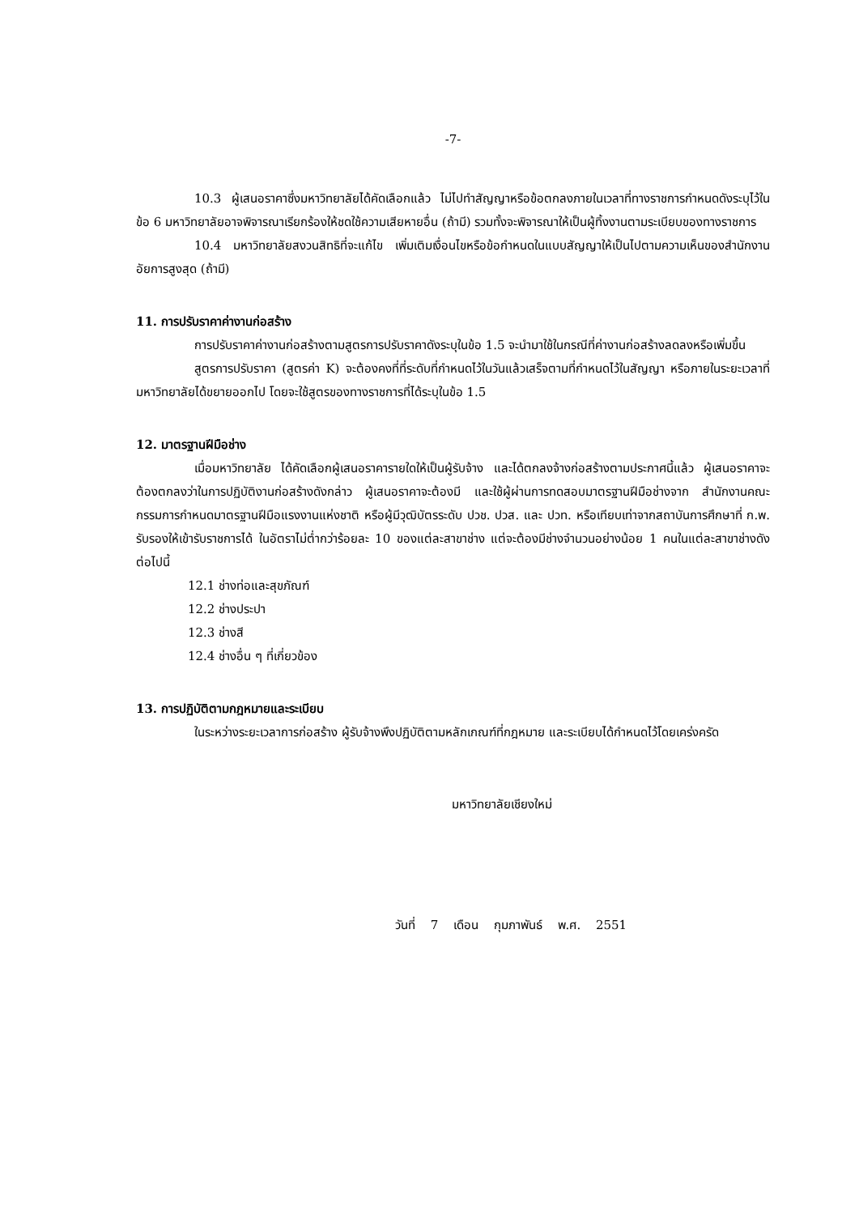-7-
10.3 ผู้เสนอราคาซึ่งมหาวิทยาลัยได้คัดเลือกแล้ว ไม่ไปทำสัญญาหรือข้อตกลงภายในเวลาที่ทางราชการกำหนดดังระบุไว้ในข้อ 6 มหาวิทยาลัยอาจพิจารณาเรียกร้องให้ชดใช้ความเสียหายอื่น (ถ้ามี) รวมทั้งจะพิจารณาให้เป็นผู้ทิ้งงานตามระเบียบของทางราชการ
10.4 มหาวิทยาลัยสงวนสิทธิที่จะแก้ไข เพิ่มเติมเงื่อนไขหรือข้อกำหนดในแบบสัญญาให้เป็นไปตามความเห็นของสำนักงานอัยการสูงสุด (ถ้ามี)
11. การปรับราคาค่างานก่อสร้าง
การปรับราคาค่างานก่อสร้างตามสูตรการปรับราคาดังระบุในข้อ 1.5 จะนำมาใช้ในกรณีที่ค่างานก่อสร้างลดลงหรือเพิ่มขึ้น
สูตรการปรับราคา (สูตรค่า K) จะต้องคงที่ที่ระดับที่กำหนดไว้ในวันแล้วเสร็จตามที่กำหนดไว้ในสัญญา หรือภายในระยะเวลาที่มหาวิทยาลัยได้ขยายออกไป โดยจะใช้สูตรของทางราชการที่ได้ระบุในข้อ 1.5
12. มาตรฐานฝีมือช่าง
เมื่อมหาวิทยาลัย ได้คัดเลือกผู้เสนอราคารายใดให้เป็นผู้รับจ้าง และได้ตกลงจ้างก่อสร้างตามประกาศนี้แล้ว ผู้เสนอราคาจะต้องตกลงว่าในการปฏิบัติงานก่อสร้างดังกล่าว ผู้เสนอราคาจะต้องมี และใช้ผู้ผ่านการทดสอบมาตรฐานฝีมือช่างจาก สำนักงานคณะกรรมการกำหนดมาตรฐานฝีมือแรงงานแห่งชาติ หรือผู้มีวุฒิบัตรระดับ ปวช. ปวส. และ ปวท. หรือเทียบเท่าจากสถาบันการศึกษาที่ ก.พ. รับรองให้เข้ารับราชการได้ ในอัตราไม่ต่ำกว่าร้อยละ 10 ของแต่ละสาขาช่าง แต่จะต้องมีช่างจำนวนอย่างน้อย 1 คนในแต่ละสาขาช่างดังต่อไปนี้
12.1 ช่างท่อและสุขภัณฑ์
12.2 ช่างประปา
12.3 ช่างสี
12.4 ช่างอื่น ๆ ที่เกี่ยวข้อง
13. การปฏิบัติตามกฎหมายและระเบียบ
ในระหว่างระยะเวลาการก่อสร้าง ผู้รับจ้างพึงปฏิบัติตามหลักเกณฑ์ที่กฎหมาย และระเบียบได้กำหนดไว้โดยเคร่งครัด
มหาวิทยาลัยเชียงใหม่
วันที่ 7 เดือน กุมภาพันธ์ พ.ศ. 2551